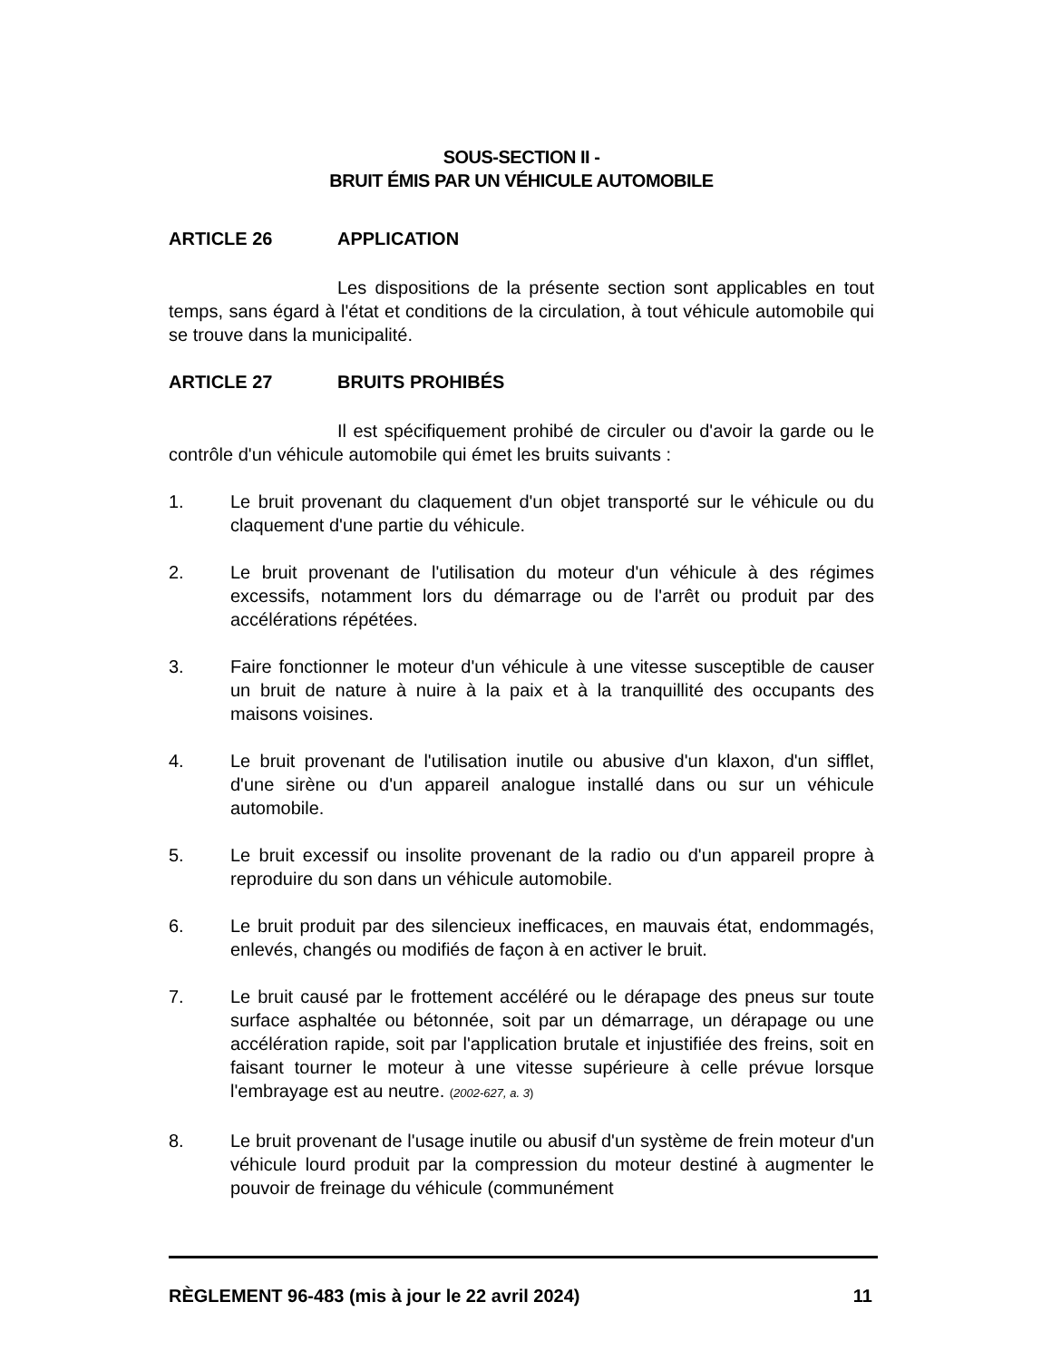SOUS-SECTION II -
BRUIT ÉMIS PAR UN VÉHICULE AUTOMOBILE
ARTICLE 26 APPLICATION
Les dispositions de la présente section sont applicables en tout temps, sans égard à l'état et conditions de la circulation, à tout véhicule automobile qui se trouve dans la municipalité.
ARTICLE 27 BRUITS PROHIBÉS
Il est spécifiquement prohibé de circuler ou d'avoir la garde ou le contrôle d'un véhicule automobile qui émet les bruits suivants :
1. Le bruit provenant du claquement d'un objet transporté sur le véhicule ou du claquement d'une partie du véhicule.
2. Le bruit provenant de l'utilisation du moteur d'un véhicule à des régimes excessifs, notamment lors du démarrage ou de l'arrêt ou produit par des accélérations répétées.
3. Faire fonctionner le moteur d'un véhicule à une vitesse susceptible de causer un bruit de nature à nuire à la paix et à la tranquillité des occupants des maisons voisines.
4. Le bruit provenant de l'utilisation inutile ou abusive d'un klaxon, d'un sifflet, d'une sirène ou d'un appareil analogue installé dans ou sur un véhicule automobile.
5. Le bruit excessif ou insolite provenant de la radio ou d'un appareil propre à reproduire du son dans un véhicule automobile.
6. Le bruit produit par des silencieux inefficaces, en mauvais état, endommagés, enlevés, changés ou modifiés de façon à en activer le bruit.
7. Le bruit causé par le frottement accéléré ou le dérapage des pneus sur toute surface asphaltée ou bétonnée, soit par un démarrage, un dérapage ou une accélération rapide, soit par l'application brutale et injustifiée des freins, soit en faisant tourner le moteur à une vitesse supérieure à celle prévue lorsque l'embrayage est au neutre. (2002-627, a. 3)
8. Le bruit provenant de l'usage inutile ou abusif d'un système de frein moteur d'un véhicule lourd produit par la compression du moteur destiné à augmenter le pouvoir de freinage du véhicule (communément
RÈGLEMENT 96-483 (mis à jour le 22 avril 2024) 11